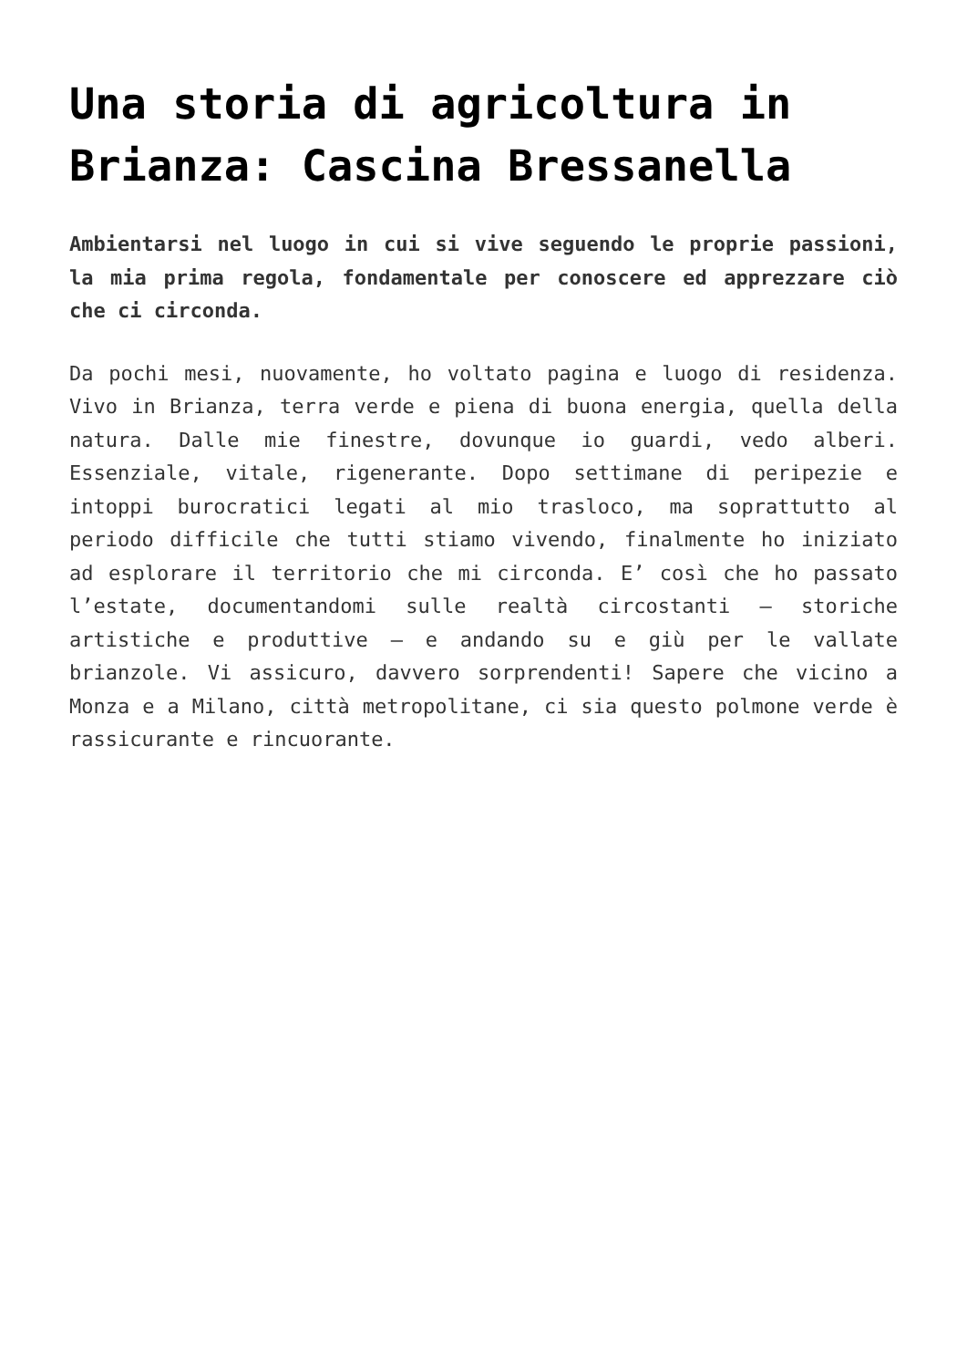Una storia di agricoltura in Brianza: Cascina Bressanella
Ambientarsi nel luogo in cui si vive seguendo le proprie passioni, la mia prima regola, fondamentale per conoscere ed apprezzare ciò che ci circonda.
Da pochi mesi, nuovamente, ho voltato pagina e luogo di residenza. Vivo in Brianza, terra verde e piena di buona energia, quella della natura. Dalle mie finestre, dovunque io guardi, vedo alberi. Essenziale, vitale, rigenerante. Dopo settimane di peripezie e intoppi burocratici legati al mio trasloco, ma soprattutto al periodo difficile che tutti stiamo vivendo, finalmente ho iniziato ad esplorare il territorio che mi circonda. E’ così che ho passato l’estate, documentandomi sulle realtà circostanti – storiche artistiche e produttive – e andando su e giù per le vallate brianzole. Vi assicuro, davvero sorprendenti! Sapere che vicino a Monza e a Milano, città metropolitane, ci sia questo polmone verde è rassicurante e rincuorante.